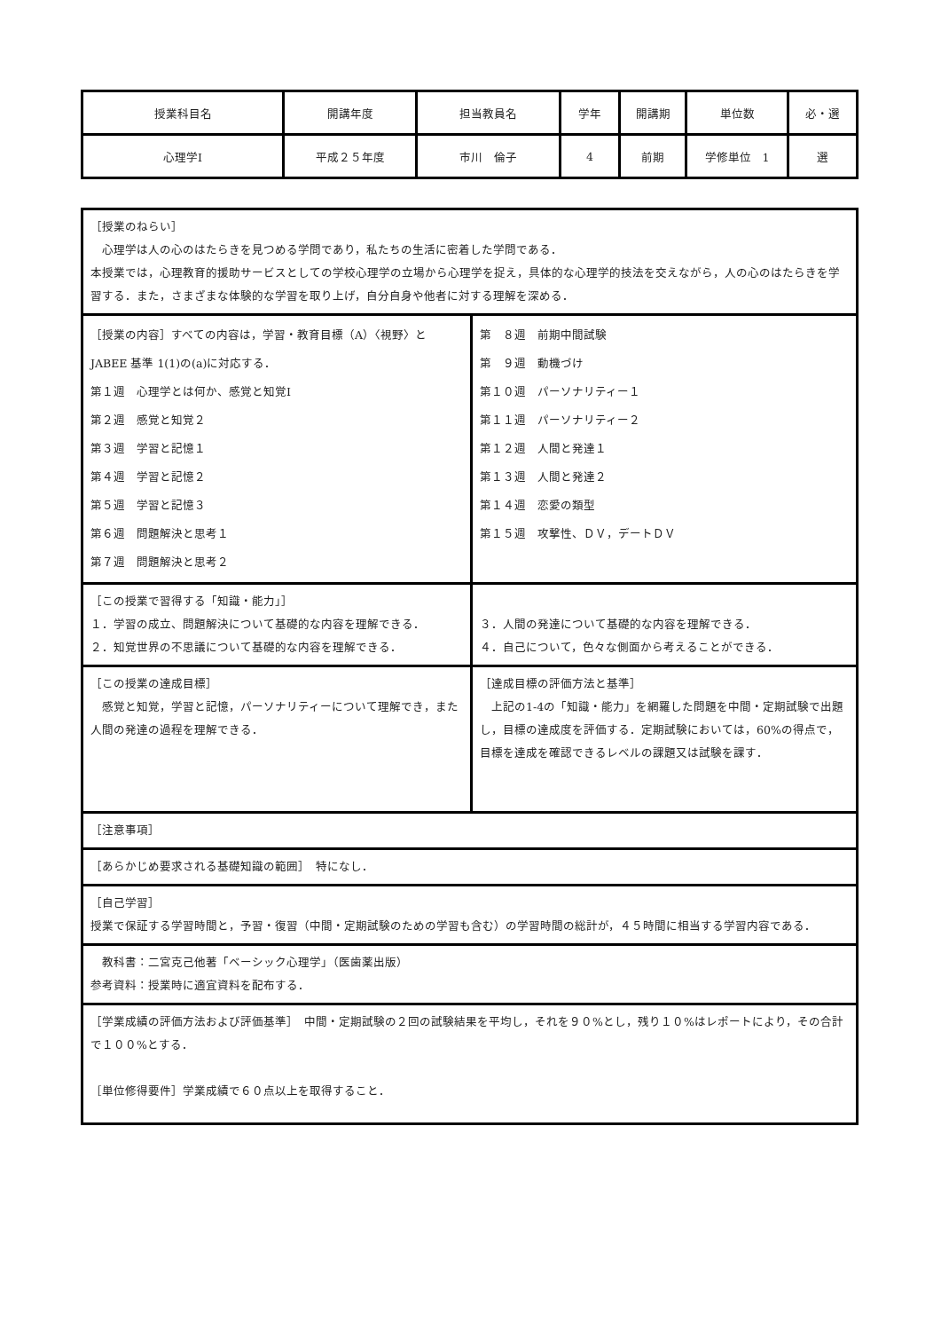| 授業科目名 | 開講年度 | 担当教員名 | 学年 | 開講期 | 単位数 | 必・選 |
| 心理学Ⅰ | 平成２５年度 | 市川 倫子 | 4 | 前期 | 学修単位 1 | 選 |
| ［授業のねらい］ 心理学は人の心のはたらきを見つめる学問であり，私たちの生活に密着した学問である． 本授業では，心理教育的援助サービスとしての学校心理学の立場から心理学を捉え，具体的な心理学的技法を交えながら，人の心のはたらきを学習する．また，さまざまな体験的な学習を取り上げ，自分自身や他者に対する理解を深める． | |
| ［授業の内容］すべての内容は，学習・教育目標（A）〈視野〉と JABEE 基準 1(1)の(a)に対応する． 第１週 心理学とは何か、感覚と知覚Ⅰ 第２週 感覚と知覚２ 第３週 学習と記憶１ 第４週 学習と記憶２ 第５週 学習と記憶３ 第６週 問題解決と思考１ 第７週 問題解決と思考２ | 第 ８週 前期中間試験 第 ９週 動機づけ 第１０週 パーソナリティー１ 第１１週 パーソナリティー２ 第１２週 人間と発達１ 第１３週 人間と発達２ 第１４週 恋愛の類型 第１５週 攻撃性、ＤＶ，デートＤＶ |
| ［この授業で習得する「知識・能力」］ １．学習の成立、問題解決について基礎的な内容を理解できる． ２．知覚世界の不思議について基礎的な内容を理解できる． | ３．人間の発達について基礎的な内容を理解できる． ４．自己について，色々な側面から考えることができる． |
| ［この授業の達成目標］ 感覚と知覚，学習と記憶，パーソナリティーについて理解でき，また人間の発達の過程を理解できる． | ［達成目標の評価方法と基準］ 上記の1‐4の「知識・能力」を網羅した問題を中間・定期試験で出題し，目標の達成度を評価する．定期試験においては，60%の得点で，目標を達成を確認できるレベルの課題又は試験を課す． |
| ［注意事項］ | |
| ［あらかじめ要求される基礎知識の範囲］ 特になし． | |
| ［自己学習］ 授業で保証する学習時間と，予習・復習（中間・定期試験のための学習も含む）の学習時間の総計が，４５時間に相当する学習内容である． | |
| 教科書：二宮克己他著「ベーシック心理学」（医歯薬出版） 参考資料：授業時に適宜資料を配布する． | |
| ［学業成績の評価方法および評価基準］ 中間・定期試験の２回の試験結果を平均し，それを９０%とし，残り１０%はレポートにより，その合計で１００%とする． ［単位修得要件］学業成績で６０点以上を取得すること． | |